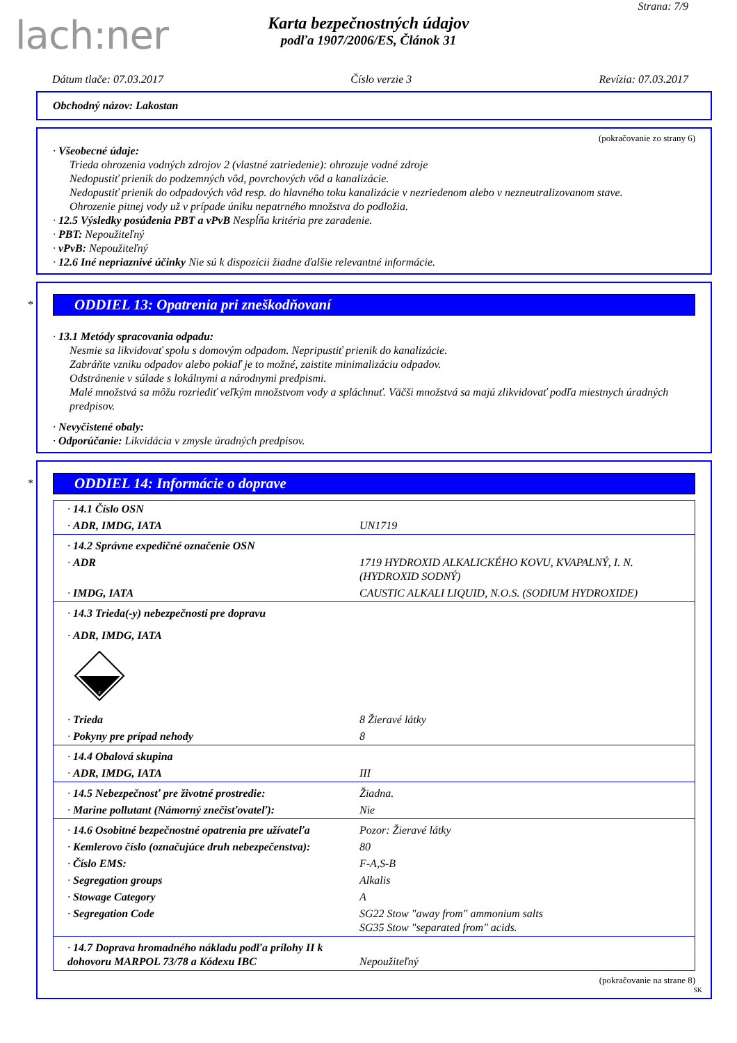lach:ner
Strana: 7/9
Karta bezpečnostných údajov
podľa 1907/2006/ES, Článok 31
Dátum tlače: 07.03.2017 Číslo verzie 3 Revízia: 07.03.2017
Obchodný názov: Lakostan
(pokračovanie zo strany 6)
· Všeobecné údaje:
Trieda ohrozenia vodných zdrojov 2 (vlastné zatriedenie): ohrozuje vodné zdroje
Nedopustiť prienik do podzemných vôd, povrchových vôd a kanalizácie.
Nedopustiť prienik do odpadových vôd resp. do hlavného toku kanalizácie v nezriedenom alebo v nezneutralizovanom stave.
Ohrozenie pitnej vody už v prípade úniku nepatrného množstva do podložia.
· 12.5 Výsledky posúdenia PBT a vPvB Nespĺňa kritéria pre zaradenie.
· PBT: Nepoužiteľný
· vPvB: Nepoužiteľný
· 12.6 Iné nepriaznivé účinky Nie sú k dispozícii žiadne ďalšie relevantné informácie.
*
ODDIEL 13: Opatrenia pri zneškodňovaní
· 13.1 Metódy spracovania odpadu:
Nesmie sa likvidovať spolu s domovým odpadom. Nepripustiť prienik do kanalizácie.
Zabráňte vzniku odpadov alebo pokiaľ je to možné, zaistite minimalizáciu odpadov.
Odstránenie v súlade s lokálnymi a národnymi predpismi.
Malé množstvá sa môžu rozriediť veľkým množstvom vody a spláchnuť. Väčši množstvá sa majú zlikvidovať podľa miestnych úradných predpisov.
· Nevyčistené obaly:
· Odporúčanie: Likvidácia v zmysle úradných predpisov.
*
ODDIEL 14: Informácie o doprave
| · 14.1 Číslo OSN | |
| · ADR, IMDG, IATA | UN1719 |
| · 14.2 Správne expedičné označenie OSN | |
| · ADR | 1719 HYDROXID ALKALICKÉHO KOVU, KVAPALNÝ, I. N. (HYDROXID SODNÝ) |
| · IMDG, IATA | CAUSTIC ALKALI LIQUID, N.O.S. (SODIUM HYDROXIDE) |
| · 14.3 Trieda(-y) nebezpečnosti pre dopravu | |
| · ADR, IMDG, IATA | |
| 8 | |
| · Trieda | 8 Žieravé látky |
| · Pokyny pre prípad nehody | 8 |
| · 14.4 Obalová skupina | |
| · ADR, IMDG, IATA | III |
| · 14.5 Nebezpečnosť pre životné prostredie: | Žiadna. |
| · Marine pollutant (Námorný znečisťovateľ): | Nie |
| · 14.6 Osobitné bezpečnostné opatrenia pre užívateľa | Pozor: Žieravé látky |
| · Kemlerovo číslo (označujúce druh nebezpečenstva): | 80 |
| · Číslo EMS: | F-A,S-B |
| · Segregation groups | Alkalis |
| · Stowage Category | A |
| · Segregation Code | SG22 Stow "away from" ammonium salts SG35 Stow "separated from" acids. |
| · 14.7 Doprava hromadného nákladu podľa prílohy II k dohovoru MARPOL 73/78 a Kódexu IBC | Nepoužiteľný |
(pokračovanie na strane 8)
SK